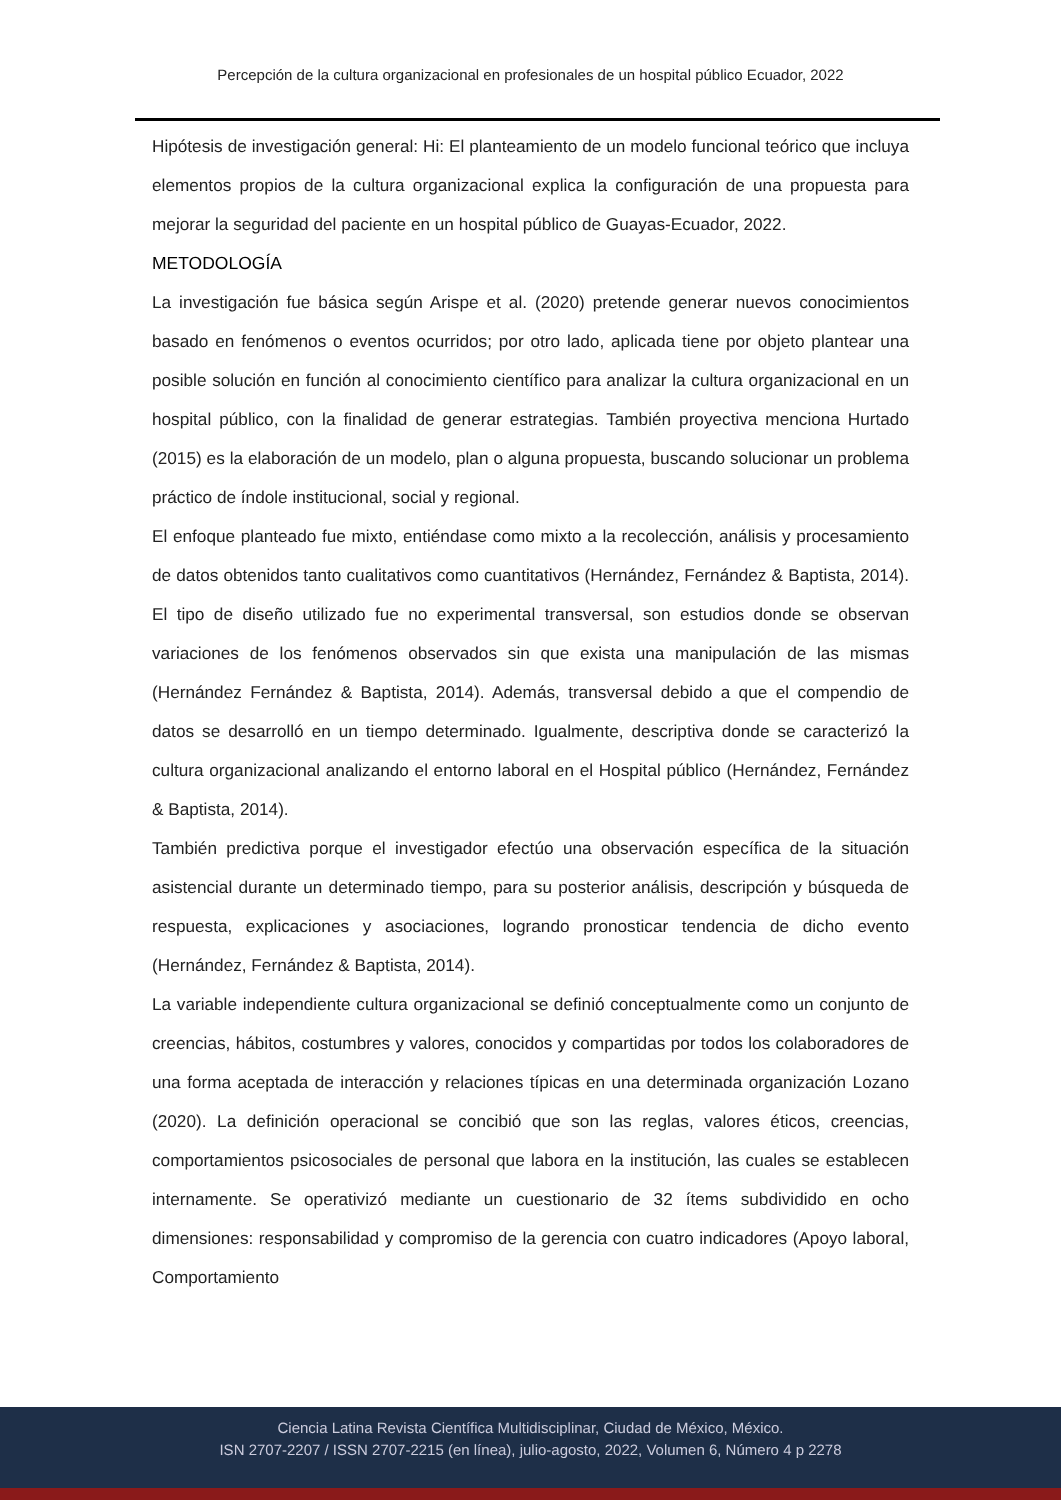Percepción de la cultura organizacional en profesionales de un hospital público Ecuador, 2022
Hipótesis de investigación general: Hi: El planteamiento de un modelo funcional teórico que incluya elementos propios de la cultura organizacional explica la configuración de una propuesta para mejorar la seguridad del paciente en un hospital público de Guayas-Ecuador, 2022.
METODOLOGÍA
La investigación fue básica según Arispe et al. (2020) pretende generar nuevos conocimientos basado en fenómenos o eventos ocurridos; por otro lado, aplicada tiene por objeto plantear una posible solución en función al conocimiento científico para analizar la cultura organizacional en un hospital público, con la finalidad de generar estrategias. También proyectiva menciona Hurtado (2015) es la elaboración de un modelo, plan o alguna propuesta, buscando solucionar un problema práctico de índole institucional, social y regional.
El enfoque planteado fue mixto, entiéndase como mixto a la recolección, análisis y procesamiento de datos obtenidos tanto cualitativos como cuantitativos (Hernández, Fernández & Baptista, 2014). El tipo de diseño utilizado fue no experimental transversal, son estudios donde se observan variaciones de los fenómenos observados sin que exista una manipulación de las mismas (Hernández Fernández & Baptista, 2014). Además, transversal debido a que el compendio de datos se desarrolló en un tiempo determinado. Igualmente, descriptiva donde se caracterizó la cultura organizacional analizando el entorno laboral en el Hospital público (Hernández, Fernández & Baptista, 2014).
También predictiva porque el investigador efectúo una observación específica de la situación asistencial durante un determinado tiempo, para su posterior análisis, descripción y búsqueda de respuesta, explicaciones y asociaciones, logrando pronosticar tendencia de dicho evento (Hernández, Fernández & Baptista, 2014).
La variable independiente cultura organizacional se definió conceptualmente como un conjunto de creencias, hábitos, costumbres y valores, conocidos y compartidas por todos los colaboradores de una forma aceptada de interacción y relaciones típicas en una determinada organización Lozano (2020). La definición operacional se concibió que son las reglas, valores éticos, creencias, comportamientos psicosociales de personal que labora en la institución, las cuales se establecen internamente. Se operativizó mediante un cuestionario de 32 ítems subdividido en ocho dimensiones: responsabilidad y compromiso de la gerencia con cuatro indicadores (Apoyo laboral, Comportamiento
Ciencia Latina Revista Científica Multidisciplinar, Ciudad de México, México.
ISN 2707-2207 / ISSN 2707-2215 (en línea), julio-agosto, 2022, Volumen 6, Número 4 p 2278